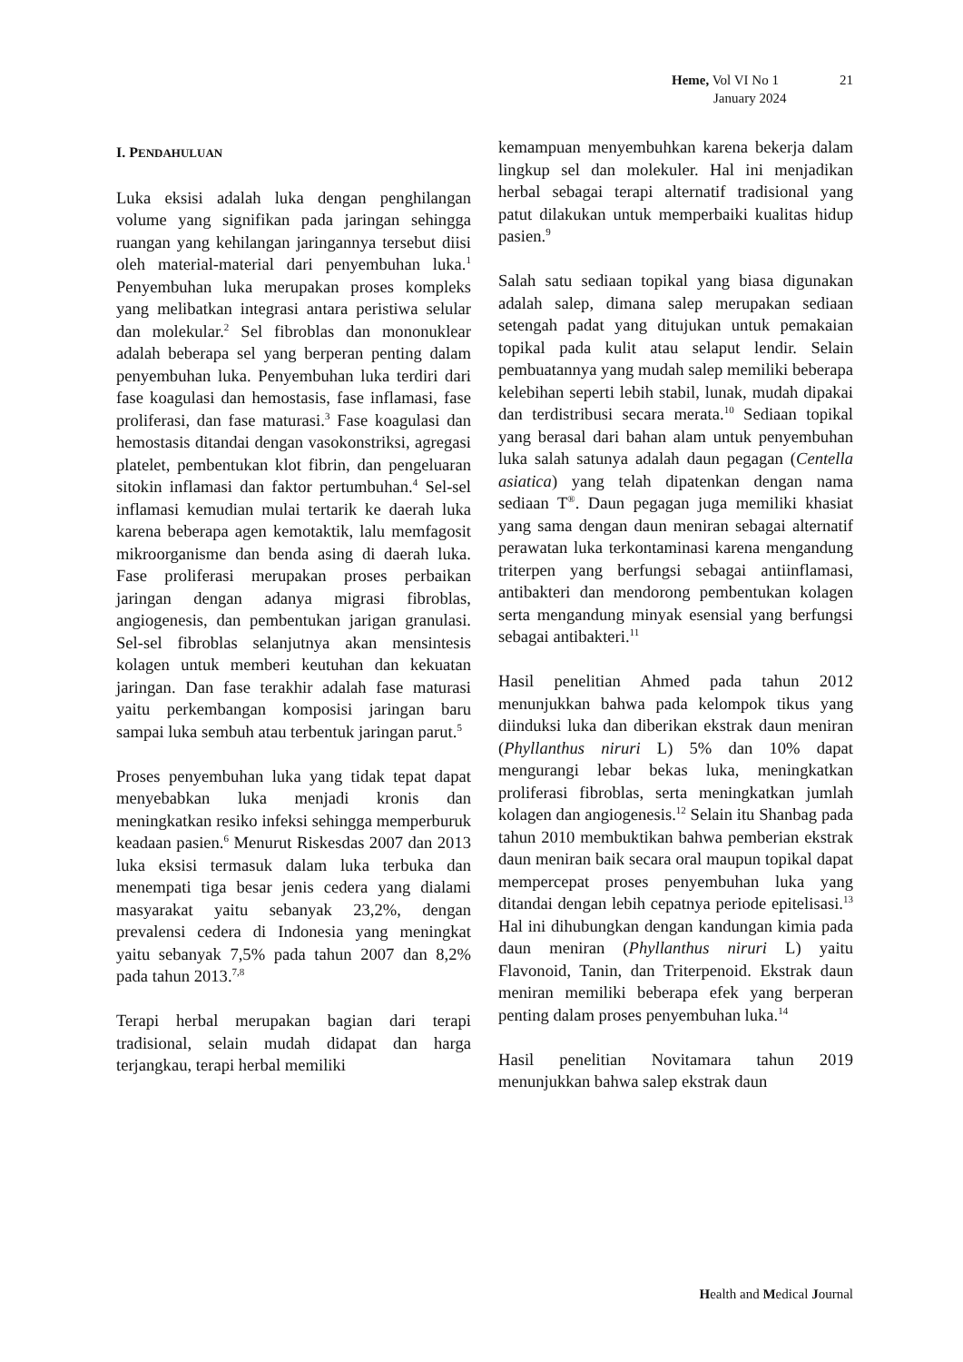Heme, Vol VI No 1 21
January 2024
I. PENDAHULUAN
Luka eksisi adalah luka dengan penghilangan volume yang signifikan pada jaringan sehingga ruangan yang kehilangan jaringannya tersebut diisi oleh material-material dari penyembuhan luka.<sup>1</sup> Penyembuhan luka merupakan proses kompleks yang melibatkan integrasi antara peristiwa selular dan molekular.<sup>2</sup> Sel fibroblas dan mononuklear adalah beberapa sel yang berperan penting dalam penyembuhan luka. Penyembuhan luka terdiri dari fase koagulasi dan hemostasis, fase inflamasi, fase proliferasi, dan fase maturasi.<sup>3</sup> Fase koagulasi dan hemostasis ditandai dengan vasokonstriksi, agregasi platelet, pembentukan klot fibrin, dan pengeluaran sitokin inflamasi dan faktor pertumbuhan.<sup>4</sup> Sel-sel inflamasi kemudian mulai tertarik ke daerah luka karena beberapa agen kemotaktik, lalu memfagosit mikroorganisme dan benda asing di daerah luka. Fase proliferasi merupakan proses perbaikan jaringan dengan adanya migrasi fibroblas, angiogenesis, dan pembentukan jarigan granulasi. Sel-sel fibroblas selanjutnya akan mensintesis kolagen untuk memberi keutuhan dan kekuatan jaringan. Dan fase terakhir adalah fase maturasi yaitu perkembangan komposisi jaringan baru sampai luka sembuh atau terbentuk jaringan parut.<sup>5</sup>
Proses penyembuhan luka yang tidak tepat dapat menyebabkan luka menjadi kronis dan meningkatkan resiko infeksi sehingga memperburuk keadaan pasien.<sup>6</sup> Menurut Riskesdas 2007 dan 2013 luka eksisi termasuk dalam luka terbuka dan menempati tiga besar jenis cedera yang dialami masyarakat yaitu sebanyak 23,2%, dengan prevalensi cedera di Indonesia yang meningkat yaitu sebanyak 7,5% pada tahun 2007 dan 8,2% pada tahun 2013.<sup>7,8</sup>
Terapi herbal merupakan bagian dari terapi tradisional, selain mudah didapat dan harga terjangkau, terapi herbal memiliki
kemampuan menyembuhkan karena bekerja dalam lingkup sel dan molekuler. Hal ini menjadikan herbal sebagai terapi alternatif tradisional yang patut dilakukan untuk memperbaiki kualitas hidup pasien.<sup>9</sup>
Salah satu sediaan topikal yang biasa digunakan adalah salep, dimana salep merupakan sediaan setengah padat yang ditujukan untuk pemakaian topikal pada kulit atau selaput lendir. Selain pembuatannya yang mudah salep memiliki beberapa kelebihan seperti lebih stabil, lunak, mudah dipakai dan terdistribusi secara merata.<sup>10</sup> Sediaan topikal yang berasal dari bahan alam untuk penyembuhan luka salah satunya adalah daun pegagan (Centella asiatica) yang telah dipatenkan dengan nama sediaan T<sup>®</sup>. Daun pegagan juga memiliki khasiat yang sama dengan daun meniran sebagai alternatif perawatan luka terkontaminasi karena mengandung triterpen yang berfungsi sebagai antiinflamasi, antibakteri dan mendorong pembentukan kolagen serta mengandung minyak esensial yang berfungsi sebagai antibakteri.<sup>11</sup>
Hasil penelitian Ahmed pada tahun 2012 menunjukkan bahwa pada kelompok tikus yang diinduksi luka dan diberikan ekstrak daun meniran (Phyllanthus niruri L) 5% dan 10% dapat mengurangi lebar bekas luka, meningkatkan proliferasi fibroblas, serta meningkatkan jumlah kolagen dan angiogenesis.<sup>12</sup> Selain itu Shanbag pada tahun 2010 membuktikan bahwa pemberian ekstrak daun meniran baik secara oral maupun topikal dapat mempercepat proses penyembuhan luka yang ditandai dengan lebih cepatnya periode epitelisasi.<sup>13</sup> Hal ini dihubungkan dengan kandungan kimia pada daun meniran (Phyllanthus niruri L) yaitu Flavonoid, Tanin, dan Triterpenoid. Ekstrak daun meniran memiliki beberapa efek yang berperan penting dalam proses penyembuhan luka.<sup>14</sup>
Hasil penelitian Novitamara tahun 2019 menunjukkan bahwa salep ekstrak daun
Health and Medical Journal